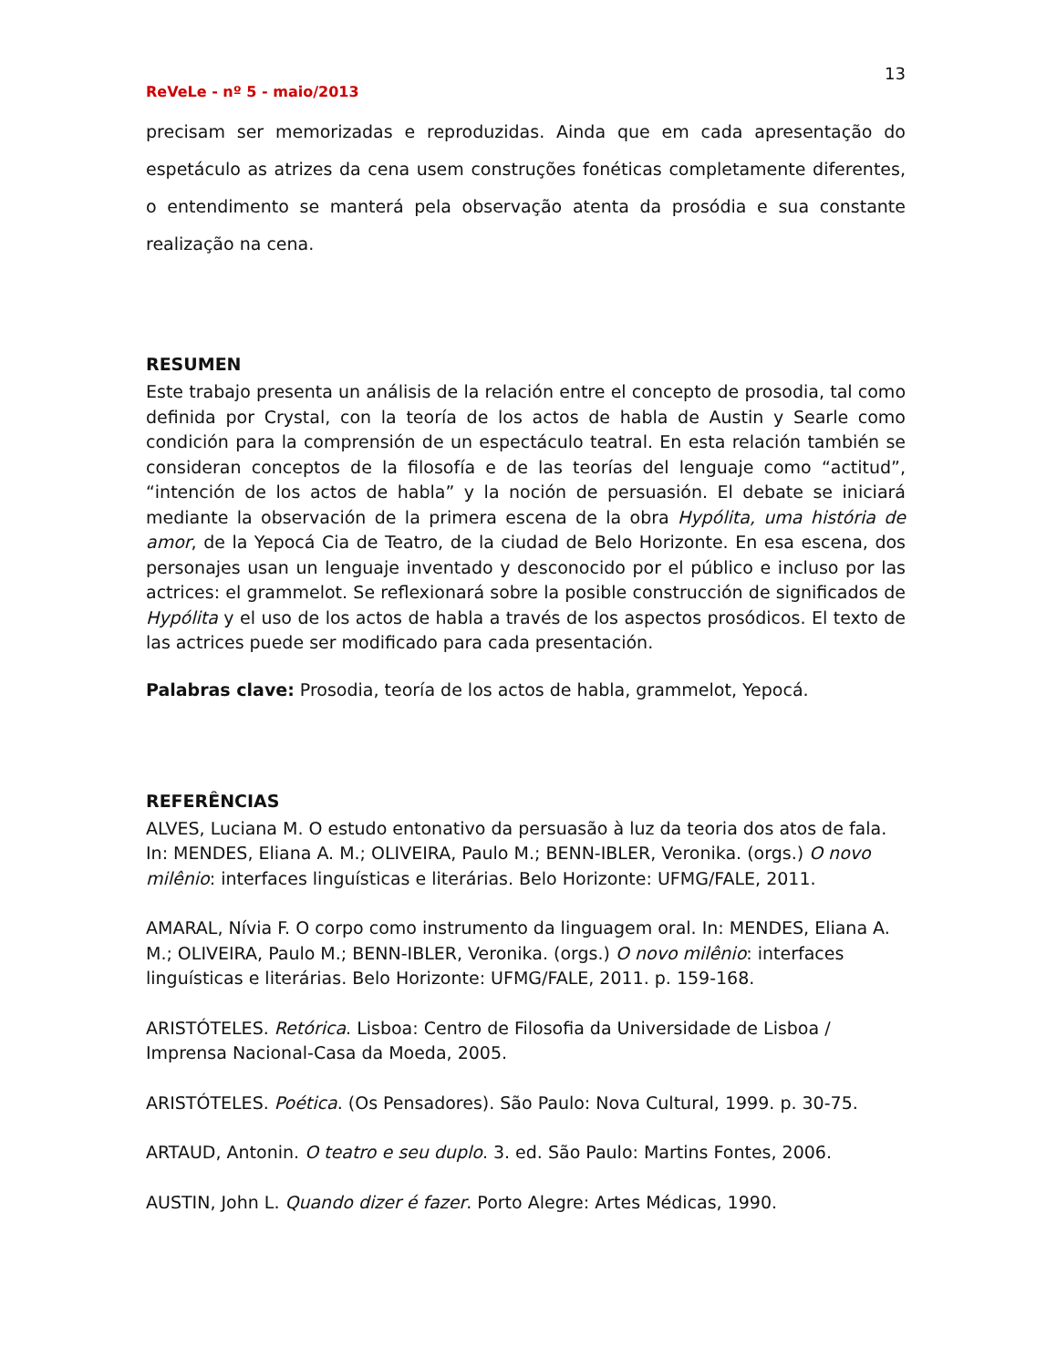13
ReVeLe - nº 5 - maio/2013
precisam ser memorizadas e reproduzidas. Ainda que em cada apresentação do espetáculo as atrizes da cena usem construções fonéticas completamente diferentes, o entendimento se manterá pela observação atenta da prosódia e sua constante realização na cena.
RESUMEN
Este trabajo presenta un análisis de la relación entre el concepto de prosodia, tal como definida por Crystal, con la teoría de los actos de habla de Austin y Searle como condición para la comprensión de un espectáculo teatral. En esta relación también se consideran conceptos de la filosofía e de las teorías del lenguaje como “actitud”, “intención de los actos de habla” y la noción de persuasión. El debate se iniciará mediante la observación de la primera escena de la obra Hypólita, uma história de amor, de la Yepocá Cia de Teatro, de la ciudad de Belo Horizonte. En esa escena, dos personajes usan un lenguaje inventado y desconocido por el público e incluso por las actrices: el grammelot. Se reflexionará sobre la posible construcción de significados de Hypólita y el uso de los actos de habla a través de los aspectos prosódicos. El texto de las actrices puede ser modificado para cada presentación.
Palabras clave: Prosodia, teoría de los actos de habla, grammelot, Yepocá.
REFERÊNCIAS
ALVES, Luciana M. O estudo entonativo da persuasão à luz da teoria dos atos de fala. In: MENDES, Eliana A. M.; OLIVEIRA, Paulo M.; BENN-IBLER, Veronika. (orgs.) O novo milênio: interfaces linguísticas e literárias. Belo Horizonte: UFMG/FALE, 2011.
AMARAL, Nívia F. O corpo como instrumento da linguagem oral. In: MENDES, Eliana A. M.; OLIVEIRA, Paulo M.; BENN-IBLER, Veronika. (orgs.) O novo milênio: interfaces linguísticas e literárias. Belo Horizonte: UFMG/FALE, 2011. p. 159-168.
ARISTÓTELES. Retórica. Lisboa: Centro de Filosofia da Universidade de Lisboa / Imprensa Nacional-Casa da Moeda, 2005.
ARISTÓTELES. Poética. (Os Pensadores). São Paulo: Nova Cultural, 1999. p. 30-75.
ARTAUD, Antonin. O teatro e seu duplo. 3. ed. São Paulo: Martins Fontes, 2006.
AUSTIN, John L. Quando dizer é fazer. Porto Alegre: Artes Médicas, 1990.